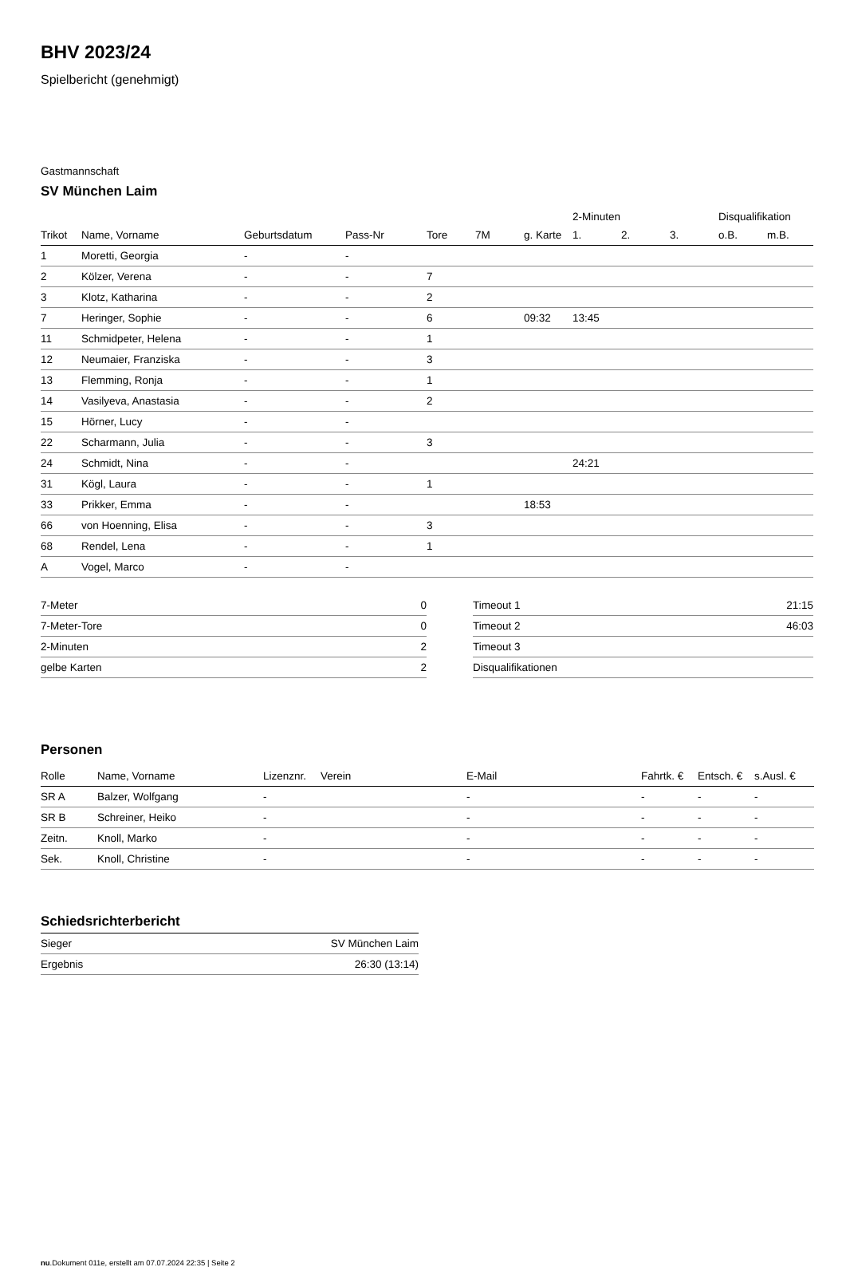BHV 2023/24
Spielbericht (genehmigt)
Gastmannschaft
SV München Laim
| | | | | | | | 2-Minuten | | | Disqualifikation | |
| Trikot | Name, Vorname | Geburtsdatum | Pass-Nr | Tore | 7M | g. Karte | 1. | 2. | 3. | o.B. | m.B. |
| 1 | Moretti, Georgia | - | - | | | | | | | | |
| 2 | Kölzer, Verena | - | - | 7 | | | | | | | |
| 3 | Klotz, Katharina | - | - | 2 | | | | | | | |
| 7 | Heringer, Sophie | - | - | 6 | | 09:32 | 13:45 | | | | |
| 11 | Schmidpeter, Helena | - | - | 1 | | | | | | | |
| 12 | Neumaier, Franziska | - | - | 3 | | | | | | | |
| 13 | Flemming, Ronja | - | - | 1 | | | | | | | |
| 14 | Vasilyeva, Anastasia | - | - | 2 | | | | | | | |
| 15 | Hörner, Lucy | - | - | | | | | | | | |
| 22 | Scharmann, Julia | - | - | 3 | | | | | | | |
| 24 | Schmidt, Nina | - | - | | | | 24:21 | | | | |
| 31 | Kögl, Laura | - | - | 1 | | | | | | | |
| 33 | Prikker, Emma | - | - | | | 18:53 | | | | | |
| 66 | von Hoenning, Elisa | - | - | 3 | | | | | | | |
| 68 | Rendel, Lena | - | - | 1 | | | | | | | |
| A | Vogel, Marco | - | - | | | | | | | | |
| 7-Meter | 0 |
| 7-Meter-Tore | 0 |
| 2-Minuten | 2 |
| gelbe Karten | 2 |
| Timeout 1 | 21:15 |
| Timeout 2 | 46:03 |
| Timeout 3 | |
| Disqualifikationen | |
Personen
| Rolle | Name, Vorname | Lizenznr. | Verein | E-Mail | Fahrtk. € | Entsch. € | s.Ausl. € |
| --- | --- | --- | --- | --- | --- | --- | --- |
| SR A | Balzer, Wolfgang | - | | - | - | - | - |
| SR B | Schreiner, Heiko | - | | - | - | - | - |
| Zeitn. | Knoll, Marko | - | | - | - | - | - |
| Sek. | Knoll, Christine | - | | - | - | - | - |
Schiedsrichterbericht
| Sieger | SV München Laim |
| Ergebnis | 26:30 (13:14) |
nu.Dokument 011e, erstellt am 07.07.2024 22:35 | Seite 2